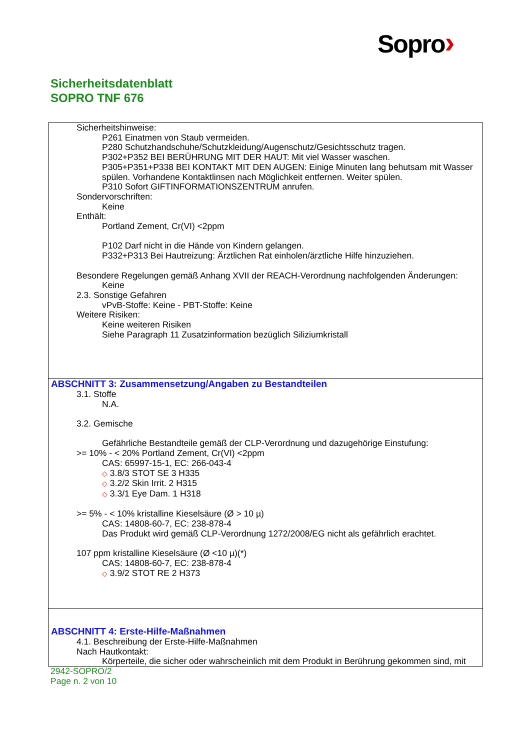Sopro›
Sicherheitsdatenblatt
SOPRO TNF 676
Sicherheitshinweise:
P261 Einatmen von Staub vermeiden.
P280 Schutzhandschuhe/Schutzkleidung/Augenschutz/Gesichtsschutz tragen.
P302+P352 BEI BERÜHRUNG MIT DER HAUT: Mit viel Wasser waschen.
P305+P351+P338 BEI KONTAKT MIT DEN AUGEN: Einige Minuten lang behutsam mit Wasser spülen. Vorhandene Kontaktlinsen nach Möglichkeit entfernen. Weiter spülen.
P310 Sofort GIFTINFORMATIONSZENTRUM anrufen.
Sondervorschriften:
Keine
Enthält:
Portland Zement, Cr(VI) <2ppm
P102 Darf nicht in die Hände von Kindern gelangen.
P332+P313 Bei Hautreizung: Ärztlichen Rat einholen/ärztliche Hilfe hinzuziehen.
Besondere Regelungen gemäß Anhang XVII der REACH-Verordnung nachfolgenden Änderungen:
Keine
2.3. Sonstige Gefahren
vPvB-Stoffe: Keine - PBT-Stoffe: Keine
Weitere Risiken:
Keine weiteren Risiken
Siehe Paragraph 11 Zusatzinformation bezüglich Siliziumkristall
ABSCHNITT 3: Zusammensetzung/Angaben zu Bestandteilen
3.1. Stoffe
N.A.
3.2. Gemische
Gefährliche Bestandteile gemäß der CLP-Verordnung und dazugehörige Einstufung:
>= 10% - < 20% Portland Zement, Cr(VI) <2ppm
CAS: 65997-15-1, EC: 266-043-4
◇ 3.8/3 STOT SE 3 H335
◇ 3.2/2 Skin Irrit. 2 H315
◇ 3.3/1 Eye Dam. 1 H318
>= 5% - < 10% kristalline Kieselsäure (Ø > 10 µ)
CAS: 14808-60-7, EC: 238-878-4
Das Produkt wird gemäß CLP-Verordnung 1272/2008/EG nicht als gefährlich erachtet.
107 ppm kristalline Kieselsäure (Ø <10 µ)(*)
CAS: 14808-60-7, EC: 238-878-4
◇ 3.9/2 STOT RE 2 H373
ABSCHNITT 4: Erste-Hilfe-Maßnahmen
4.1. Beschreibung der Erste-Hilfe-Maßnahmen
Nach Hautkontakt:
Körperteile, die sicher oder wahrscheinlich mit dem Produkt in Berührung gekommen sind, mit
2942-SOPRO/2
Page n. 2 von 10